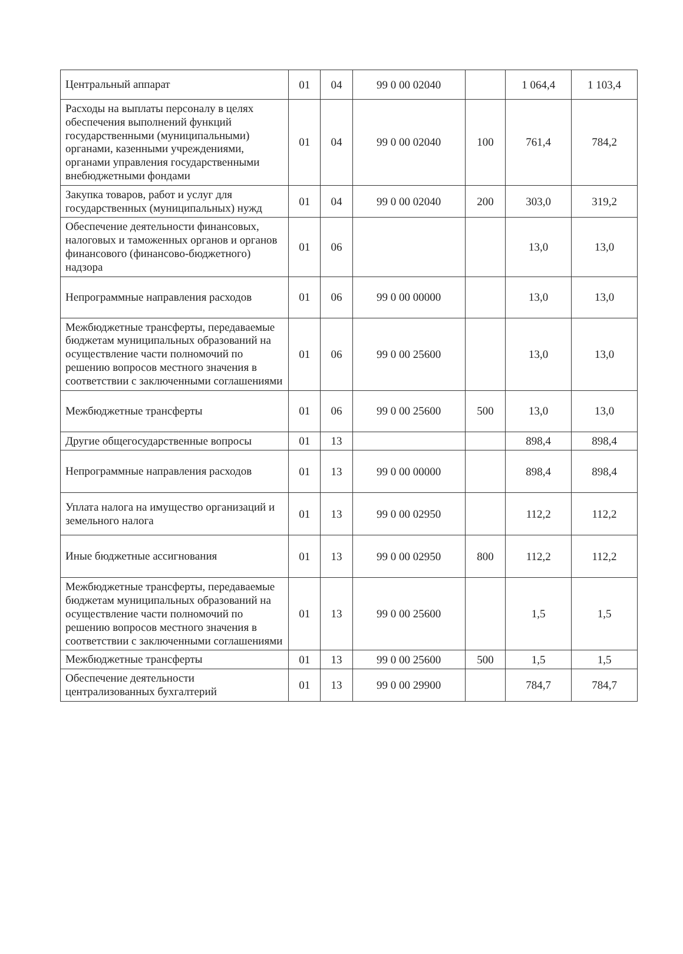| Центральный аппарат | 01 | 04 | 99 0 00 02040 | | 1 064,4 | 1 103,4 |
| Расходы на выплаты персоналу в целях обеспечения выполнений функций государственными (муниципальными) органами, казенными учреждениями, органами управления государственными внебюджетными фондами | 01 | 04 | 99 0 00 02040 | 100 | 761,4 | 784,2 |
| Закупка товаров, работ и услуг для государственных (муниципальных) нужд | 01 | 04 | 99 0 00 02040 | 200 | 303,0 | 319,2 |
| Обеспечение деятельности финансовых, налоговых и таможенных органов и органов финансового (финансово-бюджетного) надзора | 01 | 06 | | | 13,0 | 13,0 |
| Непрограммные направления расходов | 01 | 06 | 99 0 00 00000 | | 13,0 | 13,0 |
| Межбюджетные трансферты, передаваемые бюджетам муниципальных образований на осуществление части полномочий по решению вопросов местного значения в соответствии с заключенными соглашениями | 01 | 06 | 99 0 00 25600 | | 13,0 | 13,0 |
| Межбюджетные трансферты | 01 | 06 | 99 0 00 25600 | 500 | 13,0 | 13,0 |
| Другие общегосударственные вопросы | 01 | 13 | | | 898,4 | 898,4 |
| Непрограммные направления расходов | 01 | 13 | 99 0 00 00000 | | 898,4 | 898,4 |
| Уплата налога на имущество организаций и земельного налога | 01 | 13 | 99 0 00 02950 | | 112,2 | 112,2 |
| Иные бюджетные ассигнования | 01 | 13 | 99 0 00 02950 | 800 | 112,2 | 112,2 |
| Межбюджетные трансферты, передаваемые бюджетам муниципальных образований на осуществление части полномочий по решению вопросов местного значения в соответствии с заключенными соглашениями | 01 | 13 | 99 0 00 25600 | | 1,5 | 1,5 |
| Межбюджетные трансферты | 01 | 13 | 99 0 00 25600 | 500 | 1,5 | 1,5 |
| Обеспечение деятельности централизованных бухгалтерий | 01 | 13 | 99 0 00 29900 | | 784,7 | 784,7 |